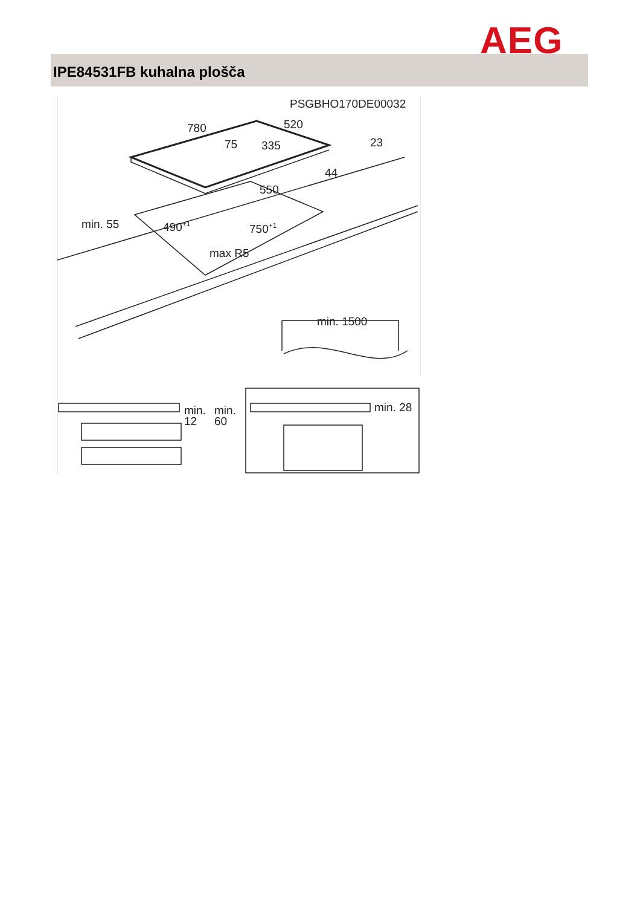AEG
IPE84531FB kuhalna plošča
PSGBHO170DE00032
780
520
75
335
23
44
550
min. 55
490+1
750+1
max R5
min. 1500
min.
12
min.
60
min. 28